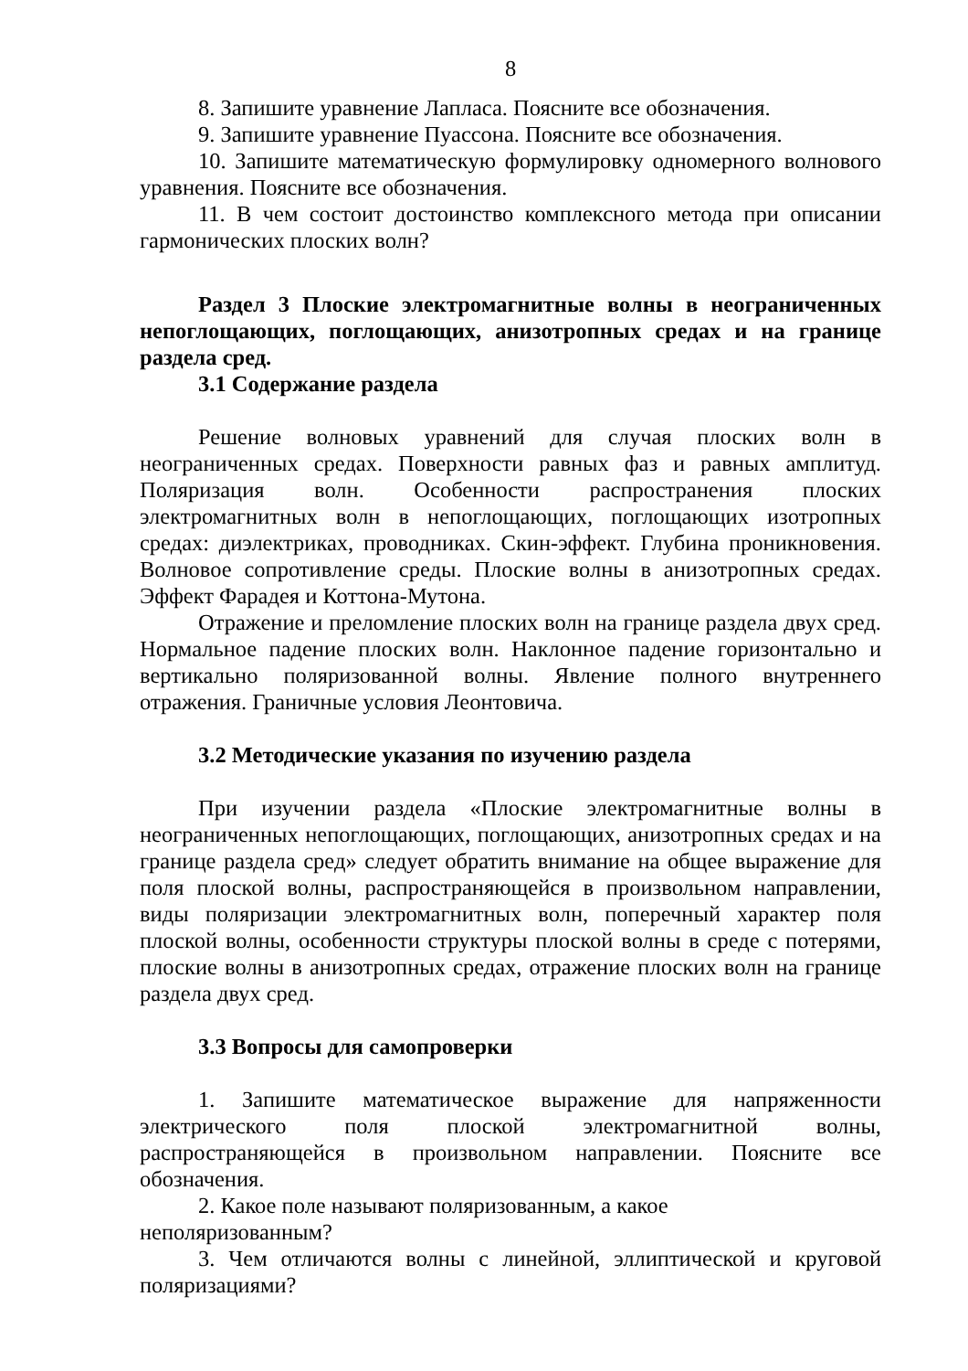8
8. Запишите уравнение Лапласа. Поясните все обозначения.
9. Запишите уравнение Пуассона. Поясните все обозначения.
10. Запишите математическую формулировку одномерного волнового уравнения. Поясните все обозначения.
11. В чем состоит достоинство комплексного метода при описании гармонических плоских волн?
Раздел 3 Плоские электромагнитные волны в неограниченных непоглощающих, поглощающих, анизотропных средах и на границе раздела сред.
3.1 Содержание раздела
Решение волновых уравнений для случая плоских волн в неограниченных средах. Поверхности равных фаз и равных амплитуд. Поляризация волн. Особенности распространения плоских электромагнитных волн в непоглощающих, поглощающих изотропных средах: диэлектриках, проводниках. Скин-эффект. Глубина проникновения. Волновое сопротивление среды. Плоские волны в анизотропных средах. Эффект Фарадея и Коттона-Мутона.
Отражение и преломление плоских волн на границе раздела двух сред. Нормальное падение плоских волн. Наклонное падение горизонтально и вертикально поляризованной волны. Явление полного внутреннего отражения. Граничные условия Леонтовича.
3.2 Методические указания по изучению раздела
При изучении раздела «Плоские электромагнитные волны в неограниченных непоглощающих, поглощающих, анизотропных средах и на границе раздела сред» следует обратить внимание на общее выражение для поля плоской волны, распространяющейся в произвольном направлении, виды поляризации электромагнитных волн, поперечный характер поля плоской волны, особенности структуры плоской волны в среде с потерями, плоские волны в анизотропных средах, отражение плоских волн на границе раздела двух сред.
3.3 Вопросы для самопроверки
1. Запишите математическое выражение для напряженности электрического поля плоской электромагнитной волны, распространяющейся в произвольном направлении. Поясните все обозначения.
2. Какое поле называют поляризованным, а какое
неполяризованным?
3. Чем отличаются волны с линейной, эллиптической и круговой поляризациями?